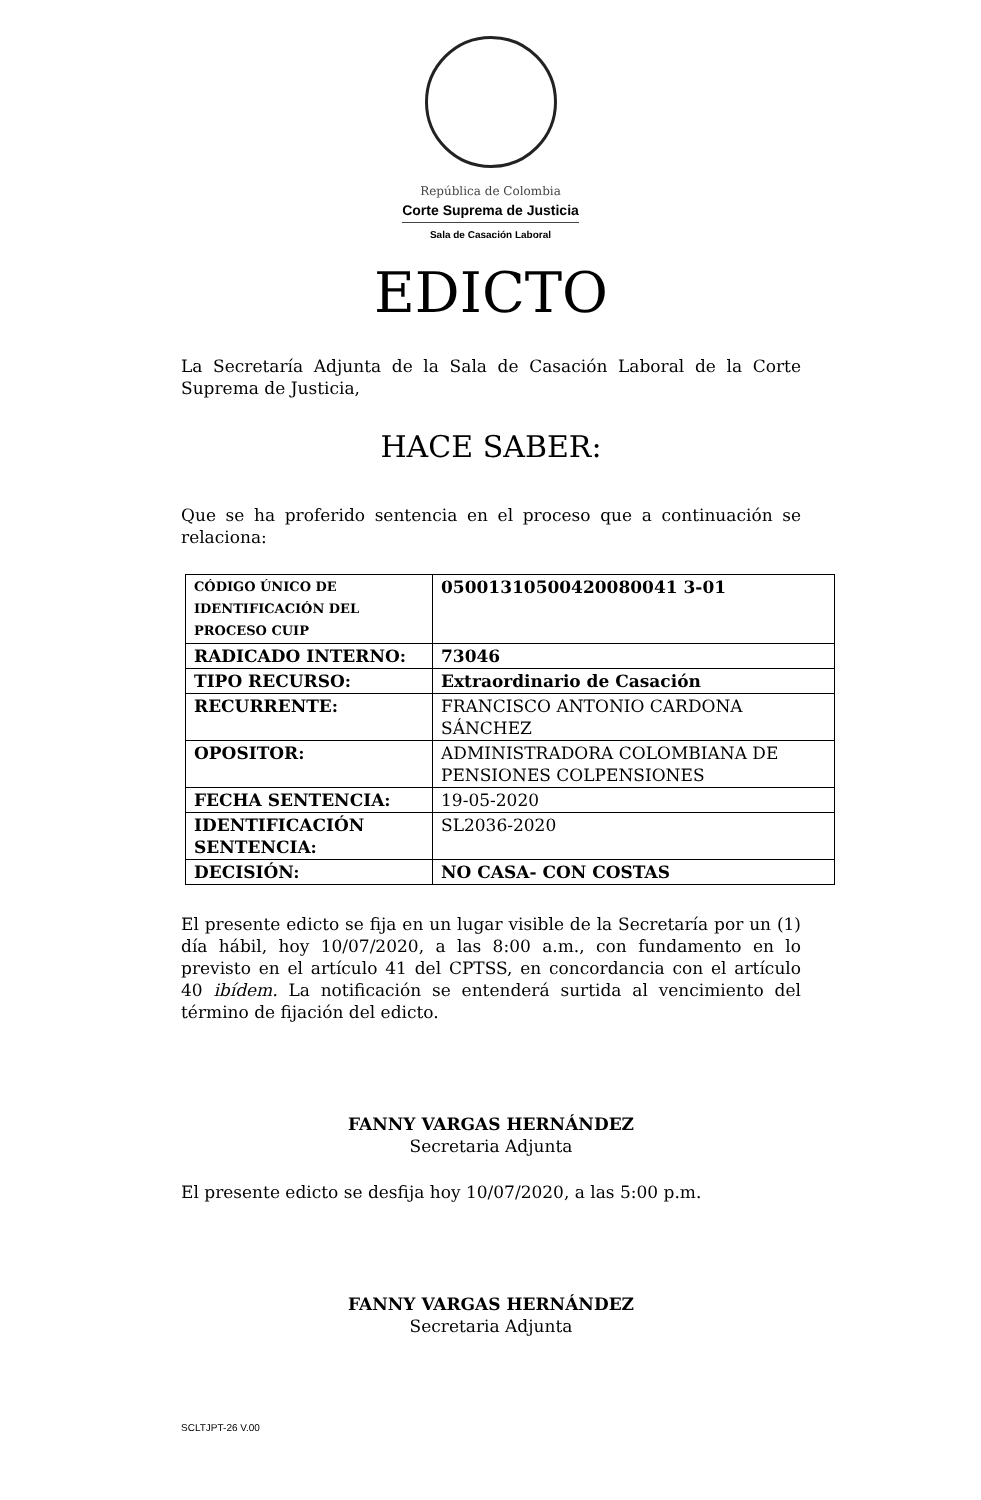República de Colombia
Corte Suprema de Justicia
Sala de Casación Laboral
EDICTO
La Secretaría Adjunta de la Sala de Casación Laboral de la Corte Suprema de Justicia,
HACE SABER:
Que se ha proferido sentencia en el proceso que a continuación se relaciona:
| CÓDIGO ÚNICO DE IDENTIFICACIÓN DEL PROCESO CUIP | 05001310500420080041 3-01 |
| RADICADO INTERNO: | 73046 |
| TIPO RECURSO: | Extraordinario de Casación |
| RECURRENTE: | FRANCISCO ANTONIO CARDONA SÁNCHEZ |
| OPOSITOR: | ADMINISTRADORA COLOMBIANA DE PENSIONES COLPENSIONES |
| FECHA SENTENCIA: | 19-05-2020 |
| IDENTIFICACIÓN SENTENCIA: | SL2036-2020 |
| DECISIÓN: | NO CASA- CON COSTAS |
El presente edicto se fija en un lugar visible de la Secretaría por un (1) día hábil, hoy 10/07/2020, a las 8:00 a.m., con fundamento en lo previsto en el artículo 41 del CPTSS, en concordancia con el artículo 40 ibídem. La notificación se entenderá surtida al vencimiento del término de fijación del edicto.
FANNY VARGAS HERNÁNDEZ
Secretaria Adjunta
El presente edicto se desfija hoy 10/07/2020, a las 5:00 p.m.
FANNY VARGAS HERNÁNDEZ
Secretaria Adjunta
SCLTJPT-26 V.00